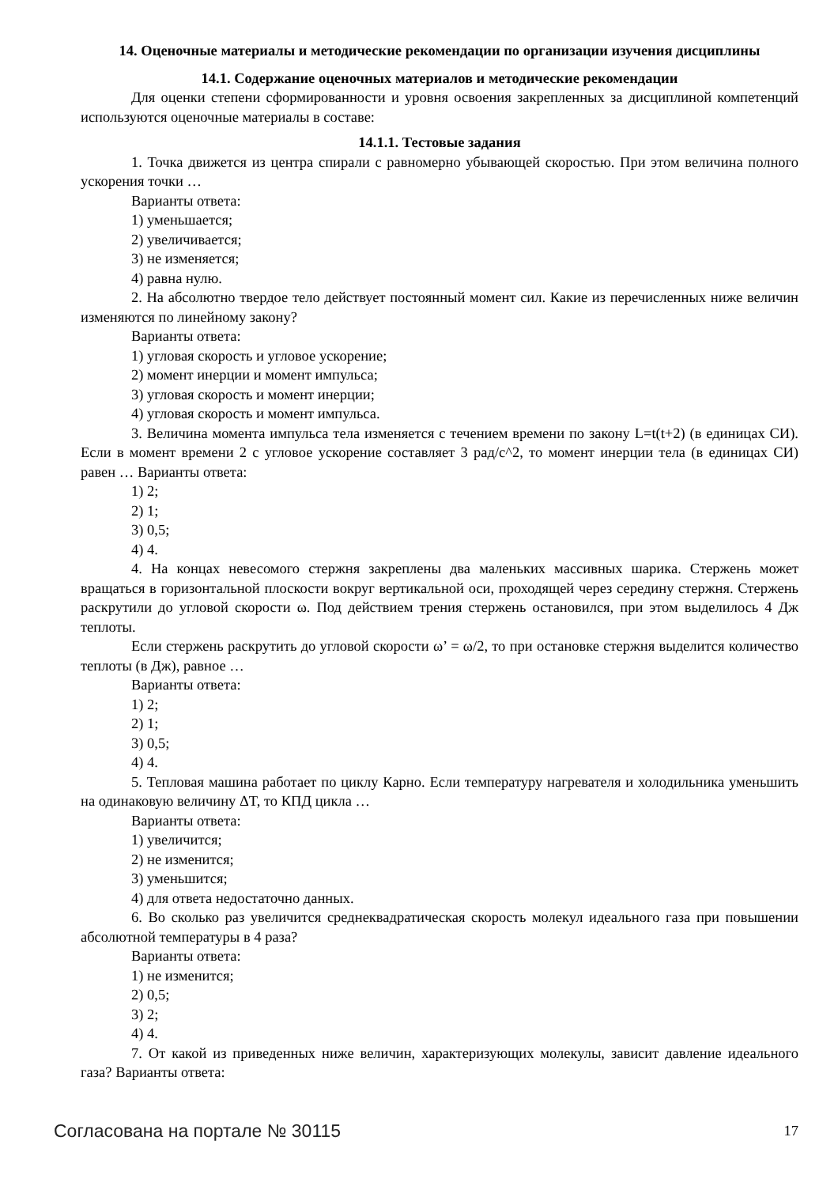14. Оценочные материалы и методические рекомендации по организации изучения дисциплины
14.1. Содержание оценочных материалов и методические рекомендации
Для оценки степени сформированности и уровня освоения закрепленных за дисциплиной компетенций используются оценочные материалы в составе:
14.1.1. Тестовые задания
1. Точка движется из центра спирали с равномерно убывающей скоростью. При этом величина полного ускорения точки …
Варианты ответа:
1) уменьшается;
2) увеличивается;
3) не изменяется;
4) равна нулю.
2. На абсолютно твердое тело действует постоянный момент сил. Какие из перечисленных ниже величин изменяются по линейному закону?
Варианты ответа:
1) угловая скорость и угловое ускорение;
2) момент инерции и момент импульса;
3) угловая скорость и момент инерции;
4) угловая скорость и момент импульса.
3. Величина момента импульса тела изменяется с течением времени по закону L=t(t+2) (в единицах СИ). Если в момент времени 2 с угловое ускорение составляет 3 рад/с^2, то момент инерции тела (в единицах СИ) равен … Варианты ответа:
1) 2;
2) 1;
3) 0,5;
4) 4.
4. На концах невесомого стержня закреплены два маленьких массивных шарика. Стержень может вращаться в горизонтальной плоскости вокруг вертикальной оси, проходящей через середину стержня. Стержень раскрутили до угловой скорости ω. Под действием трения стержень остановился, при этом выделилось 4 Дж теплоты.
Если стержень раскрутить до угловой скорости ω’ = ω/2, то при остановке стержня выделится количество теплоты (в Дж), равное …
Варианты ответа:
1) 2;
2) 1;
3) 0,5;
4) 4.
5. Тепловая машина работает по циклу Карно. Если температуру нагревателя и холодильника уменьшить на одинаковую величину ΔT, то КПД цикла …
Варианты ответа:
1) увеличится;
2) не изменится;
3) уменьшится;
4) для ответа недостаточно данных.
6. Во сколько раз увеличится среднеквадратическая скорость молекул идеального газа при повышении абсолютной температуры в 4 раза?
Варианты ответа:
1) не изменится;
2) 0,5;
3) 2;
4) 4.
7. От какой из приведенных ниже величин, характеризующих молекулы, зависит давление идеального газа? Варианты ответа:
Согласована на портале № 30115 17